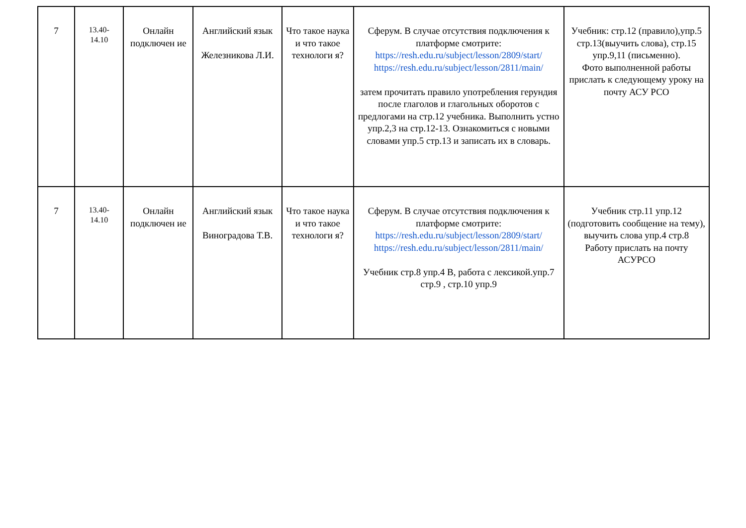| 7 | 13.40- 14.10 | Онлайн подключен ие | Английский язык Железникова Л.И. | Что такое наука и что такое технологи я? | Сферум. В случае отсутствия подключения к платформе смотрите: https://resh.edu.ru/subject/lesson/2809/start/ https://resh.edu.ru/subject/lesson/2811/main/ затем прочитать правило употребления герундия после глаголов и глагольных оборотов с предлогами на стр.12 учебника. Выполнить устно упр.2,3 на стр.12-13. Ознакомиться с новыми словами упр.5 стр.13 и записать их в словарь. | Учебник: стр.12 (правило),упр.5 стр.13(выучить слова), стр.15 упр.9,11 (письменно). Фото выполненной работы прислать к следующему уроку на почту АСУ РСО |
| 7 | 13.40- 14.10 | Онлайн подключен ие | Английский язык Виноградова Т.В. | Что такое наука и что такое технологи я? | Сферум. В случае отсутствия подключения к платформе смотрите: https://resh.edu.ru/subject/lesson/2809/start/ https://resh.edu.ru/subject/lesson/2811/main/ Учебник стр.8 упр.4 В, работа с лексикой.упр.7 стр.9 , стр.10 упр.9 | Учебник стр.11 упр.12 (подготовить сообщение на тему), выучить слова упр.4 стр.8 Работу прислать на почту АСУРСО |